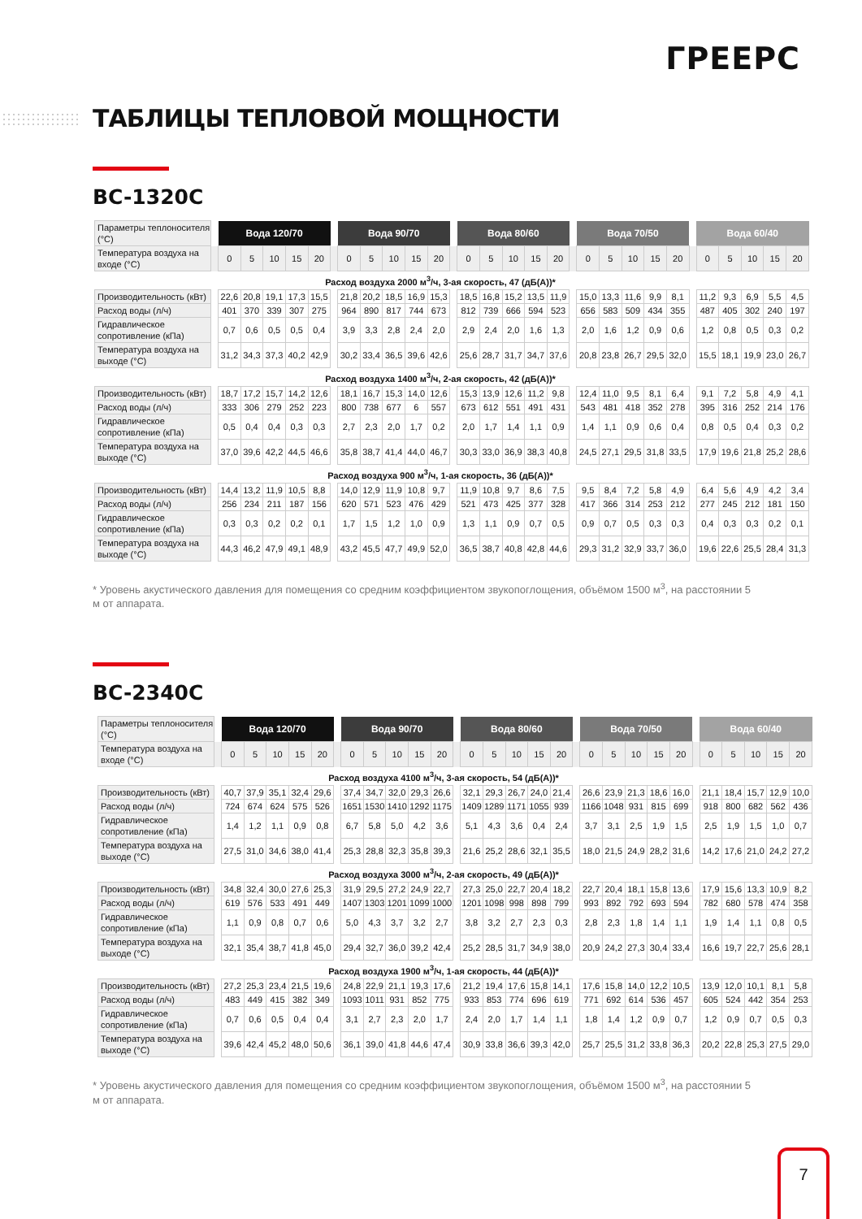ГРЕЕРС
ТАБЛИЦЫ ТЕПЛОВОЙ МОЩНОСТИ
BC-1320C
| Параметры теплоносителя (°C) | | Вода 120/70 | | | | | | Вода 90/70 | | | | | | Вода 80/60 | | | | | | Вода 70/50 | | | | | | Вода 60/40 | | | | |
| Температура воздуха на входе (°C) | | 0 | 5 | 10 | 15 | 20 | | 0 | 5 | 10 | 15 | 20 | | 0 | 5 | 10 | 15 | 20 | | 0 | 5 | 10 | 15 | 20 | | 0 | 5 | 10 | 15 | 20 |
| Расход воздуха 2000 м<sup>3</sup>/ч, 3-ая скорость, 47 (дБ(А))* | | | | | | | | | | | | | | | | | | | | | | | | | | | | | | |
| Производительность (кВт) | | 22,6 | 20,8 | 19,1 | 17,3 | 15,5 | | 21,8 | 20,2 | 18,5 | 16,9 | 15,3 | | 18,5 | 16,8 | 15,2 | 13,5 | 11,9 | | 15,0 | 13,3 | 11,6 | 9,9 | 8,1 | | 11,2 | 9,3 | 6,9 | 5,5 | 4,5 |
| Расход воды (л/ч) | | 401 | 370 | 339 | 307 | 275 | | 964 | 890 | 817 | 744 | 673 | | 812 | 739 | 666 | 594 | 523 | | 656 | 583 | 509 | 434 | 355 | | 487 | 405 | 302 | 240 | 197 |
| Гидравлическое сопротивление (кПа) | | 0,7 | 0,6 | 0,5 | 0,5 | 0,4 | | 3,9 | 3,3 | 2,8 | 2,4 | 2,0 | | 2,9 | 2,4 | 2,0 | 1,6 | 1,3 | | 2,0 | 1,6 | 1,2 | 0,9 | 0,6 | | 1,2 | 0,8 | 0,5 | 0,3 | 0,2 |
| Температура воздуха на выходе (°C) | | 31,2 | 34,3 | 37,3 | 40,2 | 42,9 | | 30,2 | 33,4 | 36,5 | 39,6 | 42,6 | | 25,6 | 28,7 | 31,7 | 34,7 | 37,6 | | 20,8 | 23,8 | 26,7 | 29,5 | 32,0 | | 15,5 | 18,1 | 19,9 | 23,0 | 26,7 |
| Расход воздуха 1400 м<sup>3</sup>/ч, 2-ая скорость, 42 (дБ(А))* | | | | | | | | | | | | | | | | | | | | | | | | | | | | | | |
| Производительность (кВт) | | 18,7 | 17,2 | 15,7 | 14,2 | 12,6 | | 18,1 | 16,7 | 15,3 | 14,0 | 12,6 | | 15,3 | 13,9 | 12,6 | 11,2 | 9,8 | | 12,4 | 11,0 | 9,5 | 8,1 | 6,4 | | 9,1 | 7,2 | 5,8 | 4,9 | 4,1 |
| Расход воды (л/ч) | | 333 | 306 | 279 | 252 | 223 | | 800 | 738 | 677 | 6 | 557 | | 673 | 612 | 551 | 491 | 431 | | 543 | 481 | 418 | 352 | 278 | | 395 | 316 | 252 | 214 | 176 |
| Гидравлическое сопротивление (кПа) | | 0,5 | 0,4 | 0,4 | 0,3 | 0,3 | | 2,7 | 2,3 | 2,0 | 1,7 | 0,2 | | 2,0 | 1,7 | 1,4 | 1,1 | 0,9 | | 1,4 | 1,1 | 0,9 | 0,6 | 0,4 | | 0,8 | 0,5 | 0,4 | 0,3 | 0,2 |
| Температура воздуха на выходе (°C) | | 37,0 | 39,6 | 42,2 | 44,5 | 46,6 | | 35,8 | 38,7 | 41,4 | 44,0 | 46,7 | | 30,3 | 33,0 | 36,9 | 38,3 | 40,8 | | 24,5 | 27,1 | 29,5 | 31,8 | 33,5 | | 17,9 | 19,6 | 21,8 | 25,2 | 28,6 |
| Расход воздуха 900 м<sup>3</sup>/ч, 1-ая скорость, 36 (дБ(А))* | | | | | | | | | | | | | | | | | | | | | | | | | | | | | | |
| Производительность (кВт) | | 14,4 | 13,2 | 11,9 | 10,5 | 8,8 | | 14,0 | 12,9 | 11,9 | 10,8 | 9,7 | | 11,9 | 10,8 | 9,7 | 8,6 | 7,5 | | 9,5 | 8,4 | 7,2 | 5,8 | 4,9 | | 6,4 | 5,6 | 4,9 | 4,2 | 3,4 |
| Расход воды (л/ч) | | 256 | 234 | 211 | 187 | 156 | | 620 | 571 | 523 | 476 | 429 | | 521 | 473 | 425 | 377 | 328 | | 417 | 366 | 314 | 253 | 212 | | 277 | 245 | 212 | 181 | 150 |
| Гидравлическое сопротивление (кПа) | | 0,3 | 0,3 | 0,2 | 0,2 | 0,1 | | 1,7 | 1,5 | 1,2 | 1,0 | 0,9 | | 1,3 | 1,1 | 0,9 | 0,7 | 0,5 | | 0,9 | 0,7 | 0,5 | 0,3 | 0,3 | | 0,4 | 0,3 | 0,3 | 0,2 | 0,1 |
| Температура воздуха на выходе (°C) | | 44,3 | 46,2 | 47,9 | 49,1 | 48,9 | | 43,2 | 45,5 | 47,7 | 49,9 | 52,0 | | 36,5 | 38,7 | 40,8 | 42,8 | 44,6 | | 29,3 | 31,2 | 32,9 | 33,7 | 36,0 | | 19,6 | 22,6 | 25,5 | 28,4 | 31,3 |
* Уровень акустического давления для помещения со средним коэффициентом звукопоглощения, объёмом 1500 м<sup>3</sup>, на расстоянии 5 м от аппарата.
BC-2340C
| Параметры теплоносителя (°C) | | Вода 120/70 | | | | | | Вода 90/70 | | | | | | Вода 80/60 | | | | | | Вода 70/50 | | | | | | Вода 60/40 | | | | |
| Температура воздуха на входе (°C) | | 0 | 5 | 10 | 15 | 20 | | 0 | 5 | 10 | 15 | 20 | | 0 | 5 | 10 | 15 | 20 | | 0 | 5 | 10 | 15 | 20 | | 0 | 5 | 10 | 15 | 20 |
| Расход воздуха 4100 м<sup>3</sup>/ч, 3-ая скорость, 54 (дБ(А))* | | | | | | | | | | | | | | | | | | | | | | | | | | | | | | |
| Производительность (кВт) | | 40,7 | 37,9 | 35,1 | 32,4 | 29,6 | | 37,4 | 34,7 | 32,0 | 29,3 | 26,6 | | 32,1 | 29,3 | 26,7 | 24,0 | 21,4 | | 26,6 | 23,9 | 21,3 | 18,6 | 16,0 | | 21,1 | 18,4 | 15,7 | 12,9 | 10,0 |
| Расход воды (л/ч) | | 724 | 674 | 624 | 575 | 526 | | 1651 | 1530 | 1410 | 1292 | 1175 | | 1409 | 1289 | 1171 | 1055 | 939 | | 1166 | 1048 | 931 | 815 | 699 | | 918 | 800 | 682 | 562 | 436 |
| Гидравлическое сопротивление (кПа) | | 1,4 | 1,2 | 1,1 | 0,9 | 0,8 | | 6,7 | 5,8 | 5,0 | 4,2 | 3,6 | | 5,1 | 4,3 | 3,6 | 0,4 | 2,4 | | 3,7 | 3,1 | 2,5 | 1,9 | 1,5 | | 2,5 | 1,9 | 1,5 | 1,0 | 0,7 |
| Температура воздуха на выходе (°C) | | 27,5 | 31,0 | 34,6 | 38,0 | 41,4 | | 25,3 | 28,8 | 32,3 | 35,8 | 39,3 | | 21,6 | 25,2 | 28,6 | 32,1 | 35,5 | | 18,0 | 21,5 | 24,9 | 28,2 | 31,6 | | 14,2 | 17,6 | 21,0 | 24,2 | 27,2 |
| Расход воздуха 3000 м<sup>3</sup>/ч, 2-ая скорость, 49 (дБ(А))* | | | | | | | | | | | | | | | | | | | | | | | | | | | | | | |
| Производительность (кВт) | | 34,8 | 32,4 | 30,0 | 27,6 | 25,3 | | 31,9 | 29,5 | 27,2 | 24,9 | 22,7 | | 27,3 | 25,0 | 22,7 | 20,4 | 18,2 | | 22,7 | 20,4 | 18,1 | 15,8 | 13,6 | | 17,9 | 15,6 | 13,3 | 10,9 | 8,2 |
| Расход воды (л/ч) | | 619 | 576 | 533 | 491 | 449 | | 1407 | 1303 | 1201 | 1099 | 1000 | | 1201 | 1098 | 998 | 898 | 799 | | 993 | 892 | 792 | 693 | 594 | | 782 | 680 | 578 | 474 | 358 |
| Гидравлическое сопротивление (кПа) | | 1,1 | 0,9 | 0,8 | 0,7 | 0,6 | | 5,0 | 4,3 | 3,7 | 3,2 | 2,7 | | 3,8 | 3,2 | 2,7 | 2,3 | 0,3 | | 2,8 | 2,3 | 1,8 | 1,4 | 1,1 | | 1,9 | 1,4 | 1,1 | 0,8 | 0,5 |
| Температура воздуха на выходе (°C) | | 32,1 | 35,4 | 38,7 | 41,8 | 45,0 | | 29,4 | 32,7 | 36,0 | 39,2 | 42,4 | | 25,2 | 28,5 | 31,7 | 34,9 | 38,0 | | 20,9 | 24,2 | 27,3 | 30,4 | 33,4 | | 16,6 | 19,7 | 22,7 | 25,6 | 28,1 |
| Расход воздуха 1900 м<sup>3</sup>/ч, 1-ая скорость, 44 (дБ(А))* | | | | | | | | | | | | | | | | | | | | | | | | | | | | | | |
| Производительность (кВт) | | 27,2 | 25,3 | 23,4 | 21,5 | 19,6 | | 24,8 | 22,9 | 21,1 | 19,3 | 17,6 | | 21,2 | 19,4 | 17,6 | 15,8 | 14,1 | | 17,6 | 15,8 | 14,0 | 12,2 | 10,5 | | 13,9 | 12,0 | 10,1 | 8,1 | 5,8 |
| Расход воды (л/ч) | | 483 | 449 | 415 | 382 | 349 | | 1093 | 1011 | 931 | 852 | 775 | | 933 | 853 | 774 | 696 | 619 | | 771 | 692 | 614 | 536 | 457 | | 605 | 524 | 442 | 354 | 253 |
| Гидравлическое сопротивление (кПа) | | 0,7 | 0,6 | 0,5 | 0,4 | 0,4 | | 3,1 | 2,7 | 2,3 | 2,0 | 1,7 | | 2,4 | 2,0 | 1,7 | 1,4 | 1,1 | | 1,8 | 1,4 | 1,2 | 0,9 | 0,7 | | 1,2 | 0,9 | 0,7 | 0,5 | 0,3 |
| Температура воздуха на выходе (°C) | | 39,6 | 42,4 | 45,2 | 48,0 | 50,6 | | 36,1 | 39,0 | 41,8 | 44,6 | 47,4 | | 30,9 | 33,8 | 36,6 | 39,3 | 42,0 | | 25,7 | 25,5 | 31,2 | 33,8 | 36,3 | | 20,2 | 22,8 | 25,3 | 27,5 | 29,0 |
* Уровень акустического давления для помещения со средним коэффициентом звукопоглощения, объёмом 1500 м<sup>3</sup>, на расстоянии 5 м от аппарата.
7